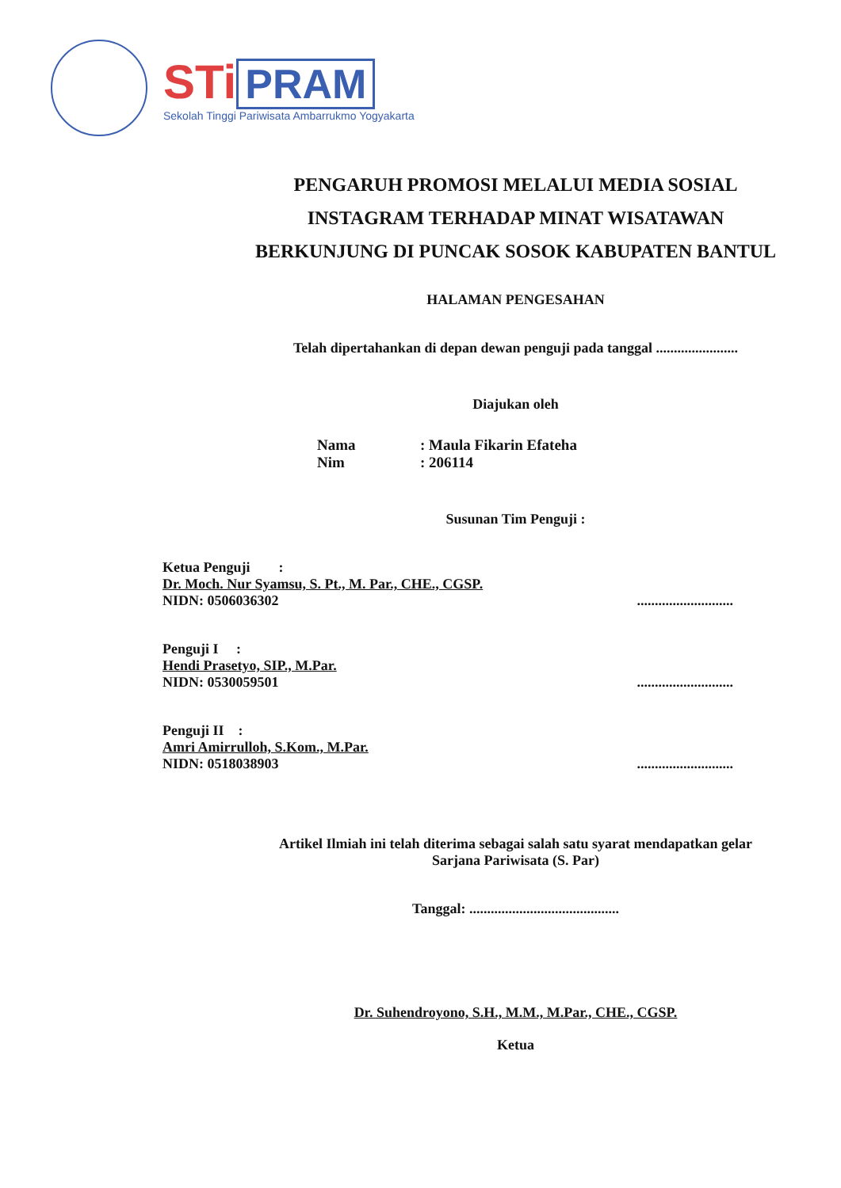STi PRAM
Sekolah Tinggi Pariwisata Ambarrukmo Yogyakarta
PENGARUH PROMOSI MELALUI MEDIA SOSIAL
INSTAGRAM TERHADAP MINAT WISATAWAN
BERKUNJUNG DI PUNCAK SOSOK KABUPATEN BANTUL
HALAMAN PENGESAHAN
Telah dipertahankan di depan dewan penguji pada tanggal .......................
Diajukan oleh
Nama: Maula Fikarin Efateha
Nim: 206114
Susunan Tim Penguji :
Ketua Penguji :
Dr. Moch. Nur Syamsu, S. Pt., M. Par., CHE., CGSP.
NIDN: 0506036302
...........................
Penguji I :
Hendi Prasetyo, SIP., M.Par.
NIDN: 0530059501
...........................
Penguji II :
Amri Amirrulloh, S.Kom., M.Par.
NIDN: 0518038903
...........................
Artikel Ilmiah ini telah diterima sebagai salah satu syarat mendapatkan gelar
Sarjana Pariwisata (S. Par)
Tanggal: ..........................................
Dr. Suhendroyono, S.H., M.M., M.Par., CHE., CGSP.
Ketua